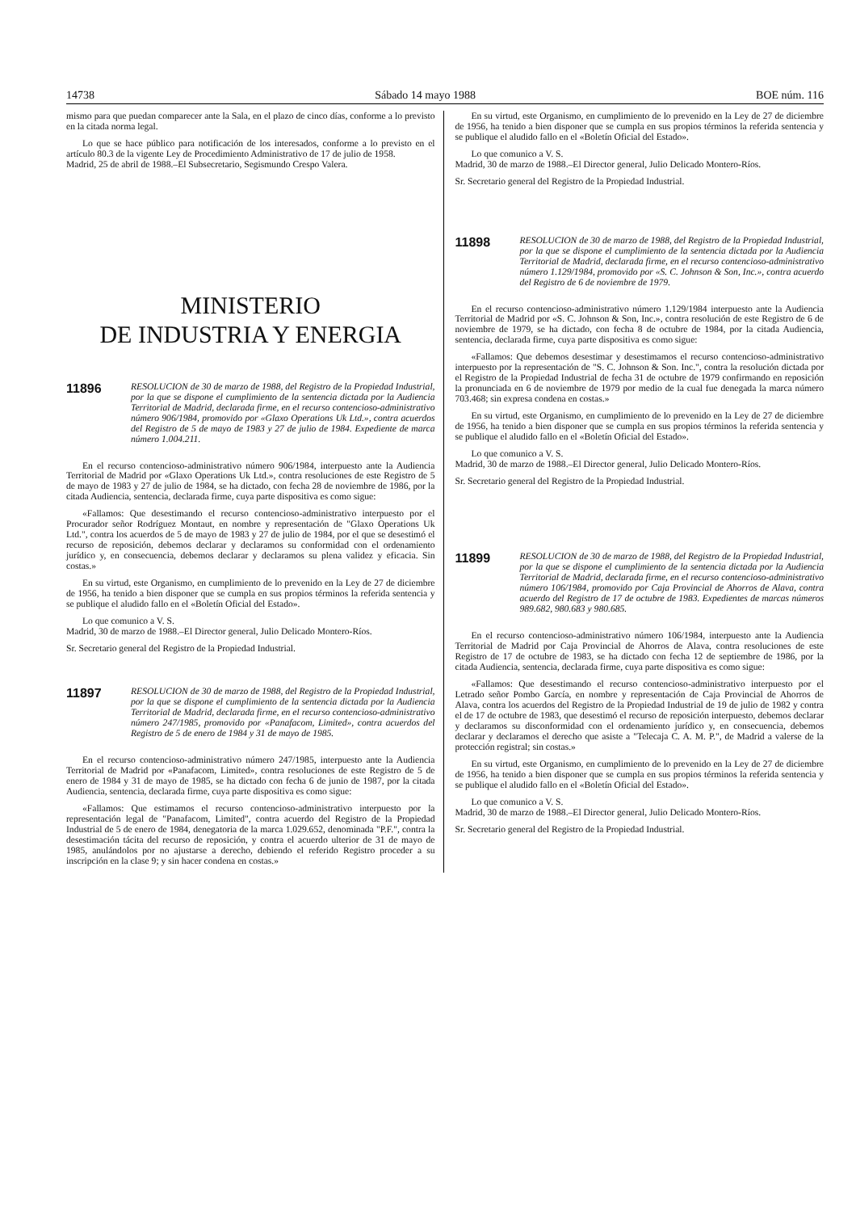14738 Sábado 14 mayo 1988 BOE núm. 116
mismo para que puedan comparecer ante la Sala, en el plazo de cinco días, conforme a lo previsto en la citada norma legal.
Lo que se hace público para notificación de los interesados, conforme a lo previsto en el artículo 80.3 de la vigente Ley de Procedimiento Administrativo de 17 de julio de 1958.
Madrid, 25 de abril de 1988.–El Subsecretario, Segismundo Crespo Valera.
MINISTERIO
DE INDUSTRIA Y ENERGIA
11896 RESOLUCION de 30 de marzo de 1988, del Registro de la Propiedad Industrial, por la que se dispone el cumplimiento de la sentencia dictada por la Audiencia Territorial de Madrid, declarada firme, en el recurso contencioso-administrativo número 906/1984, promovido por «Glaxo Operations Uk Ltd.», contra acuerdos del Registro de 5 de mayo de 1983 y 27 de julio de 1984. Expediente de marca número 1.004.211.
En el recurso contencioso-administrativo número 906/1984, interpuesto ante la Audiencia Territorial de Madrid por «Glaxo Operations Uk Ltd.», contra resoluciones de este Registro de 5 de mayo de 1983 y 27 de julio de 1984, se ha dictado, con fecha 28 de noviembre de 1986, por la citada Audiencia, sentencia, declarada firme, cuya parte dispositiva es como sigue:
«Fallamos: Que desestimando el recurso contencioso-administrativo interpuesto por el Procurador señor Rodríguez Montaut, en nombre y representación de "Glaxo Operations Uk Ltd.", contra los acuerdos de 5 de mayo de 1983 y 27 de julio de 1984, por el que se desestimó el recurso de reposición, debemos declarar y declaramos su conformidad con el ordenamiento jurídico y, en consecuencia, debemos declarar y declaramos su plena validez y eficacia. Sin costas.»
En su virtud, este Organismo, en cumplimiento de lo prevenido en la Ley de 27 de diciembre de 1956, ha tenido a bien disponer que se cumpla en sus propios términos la referida sentencia y se publique el aludido fallo en el «Boletín Oficial del Estado».
Lo que comunico a V. S.
Madrid, 30 de marzo de 1988.–El Director general, Julio Delicado Montero-Ríos.
Sr. Secretario general del Registro de la Propiedad Industrial.
11897 RESOLUCION de 30 de marzo de 1988, del Registro de la Propiedad Industrial, por la que se dispone el cumplimiento de la sentencia dictada por la Audiencia Territorial de Madrid, declarada firme, en el recurso contencioso-administrativo número 247/1985, promovido por «Panafacom, Limited», contra acuerdos del Registro de 5 de enero de 1984 y 31 de mayo de 1985.
En el recurso contencioso-administrativo número 247/1985, interpuesto ante la Audiencia Territorial de Madrid por «Panafacom, Limited», contra resoluciones de este Registro de 5 de enero de 1984 y 31 de mayo de 1985, se ha dictado con fecha 6 de junio de 1987, por la citada Audiencia, sentencia, declarada firme, cuya parte dispositiva es como sigue:
«Fallamos: Que estimamos el recurso contencioso-administrativo interpuesto por la representación legal de "Panafacom, Limited", contra acuerdo del Registro de la Propiedad Industrial de 5 de enero de 1984, denegatoria de la marca 1.029.652, denominada "P.F.", contra la desestimación tácita del recurso de reposición, y contra el acuerdo ulterior de 31 de mayo de 1985, anulándolos por no ajustarse a derecho, debiendo el referido Registro proceder a su inscripción en la clase 9; y sin hacer condena en costas.»
En su virtud, este Organismo, en cumplimiento de lo prevenido en la Ley de 27 de diciembre de 1956, ha tenido a bien disponer que se cumpla en sus propios términos la referida sentencia y se publique el aludido fallo en el «Boletín Oficial del Estado».
Lo que comunico a V. S.
Madrid, 30 de marzo de 1988.–El Director general, Julio Delicado Montero-Ríos.
Sr. Secretario general del Registro de la Propiedad Industrial.
11898 RESOLUCION de 30 de marzo de 1988, del Registro de la Propiedad Industrial, por la que se dispone el cumplimiento de la sentencia dictada por la Audiencia Territorial de Madrid, declarada firme, en el recurso contencioso-administrativo número 1.129/1984, promovido por «S. C. Johnson & Son, Inc.», contra acuerdo del Registro de 6 de noviembre de 1979.
En el recurso contencioso-administrativo número 1.129/1984 interpuesto ante la Audiencia Territorial de Madrid por «S. C. Johnson & Son, Inc.», contra resolución de este Registro de 6 de noviembre de 1979, se ha dictado, con fecha 8 de octubre de 1984, por la citada Audiencia, sentencia, declarada firme, cuya parte dispositiva es como sigue:
«Fallamos: Que debemos desestimar y desestimamos el recurso contencioso-administrativo interpuesto por la representación de "S. C. Johnson & Son. Inc.", contra la resolución dictada por el Registro de la Propiedad Industrial de fecha 31 de octubre de 1979 confirmando en reposición la pronunciada en 6 de noviembre de 1979 por medio de la cual fue denegada la marca número 703.468; sin expresa condena en costas.»
En su virtud, este Organismo, en cumplimiento de lo prevenido en la Ley de 27 de diciembre de 1956, ha tenido a bien disponer que se cumpla en sus propios términos la referida sentencia y se publique el aludido fallo en el «Boletín Oficial del Estado».
Lo que comunico a V. S.
Madrid, 30 de marzo de 1988.–El Director general, Julio Delicado Montero-Ríos.
Sr. Secretario general del Registro de la Propiedad Industrial.
11899 RESOLUCION de 30 de marzo de 1988, del Registro de la Propiedad Industrial, por la que se dispone el cumplimiento de la sentencia dictada por la Audiencia Territorial de Madrid, declarada firme, en el recurso contencioso-administrativo número 106/1984, promovido por Caja Provincial de Ahorros de Alava, contra acuerdo del Registro de 17 de octubre de 1983. Expedientes de marcas números 989.682, 980.683 y 980.685.
En el recurso contencioso-administrativo número 106/1984, interpuesto ante la Audiencia Territorial de Madrid por Caja Provincial de Ahorros de Alava, contra resoluciones de este Registro de 17 de octubre de 1983, se ha dictado con fecha 12 de septiembre de 1986, por la citada Audiencia, sentencia, declarada firme, cuya parte dispositiva es como sigue:
«Fallamos: Que desestimando el recurso contencioso-administrativo interpuesto por el Letrado señor Pombo García, en nombre y representación de Caja Provincial de Ahorros de Alava, contra los acuerdos del Registro de la Propiedad Industrial de 19 de julio de 1982 y contra el de 17 de octubre de 1983, que desestimó el recurso de reposición interpuesto, debemos declarar y declaramos su disconformidad con el ordenamiento jurídico y, en consecuencia, debemos declarar y declaramos el derecho que asiste a "Telecaja C. A. M. P.", de Madrid a valerse de la protección registral; sin costas.»
En su virtud, este Organismo, en cumplimiento de lo prevenido en la Ley de 27 de diciembre de 1956, ha tenido a bien disponer que se cumpla en sus propios términos la referida sentencia y se publique el aludido fallo en el «Boletín Oficial del Estado».
Lo que comunico a V. S.
Madrid, 30 de marzo de 1988.–El Director general, Julio Delicado Montero-Ríos.
Sr. Secretario general del Registro de la Propiedad Industrial.